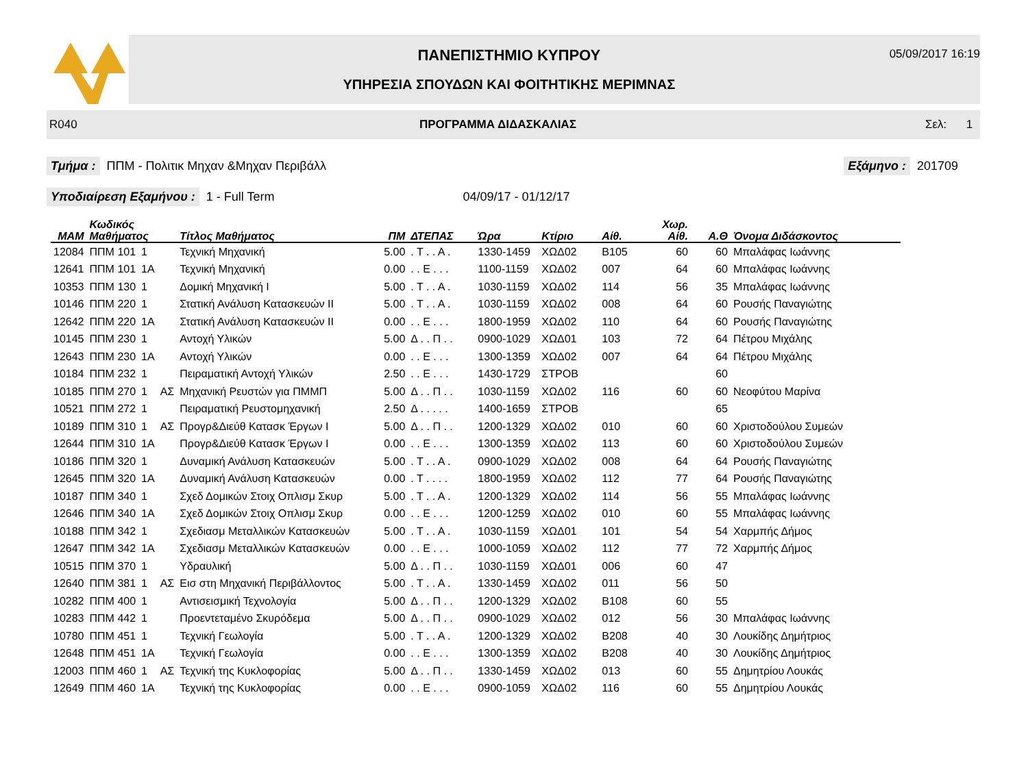ΠΑΝΕΠΙΣΤΗΜΙΟ ΚΥΠΡΟΥ
ΥΠΗΡΕΣΙΑ ΣΠΟΥΔΩΝ ΚΑΙ ΦΟΙΤΗΤΙΚΗΣ ΜΕΡΙΜΝΑΣ
05/09/2017 16:19
R040 ΠΡΟΓΡΑΜΜΑ ΔΙΔΑΣΚΑΛΙΑΣ Σελ: 1
Τμήμα : ΠΠΜ - Πολιτικ Μηχαν &Μηχαν Περιβάλλ Εξάμηνο : 201709
Υποδιαίρεση Εξαμήνου : 1 - Full Term 04/09/17 - 01/12/17
| MAM | Κωδικός Μαθήματος | | | Τίτλος Μαθήματος | ΠΜ | ΔΤΕΠΑΣ | Ώρα | Κτίριο | Αίθ. | Χωρ. Αίθ. | Α.Θ | Όνομα Διδάσκοντος |
| --- | --- | --- | --- | --- | --- | --- | --- | --- | --- | --- | --- | --- |
| 12084 | ΠΠΜ 101 | 1 | | Τεχνική Μηχανική | 5.00 | . Τ . . Α . | 1330-1459 | ΧΩΔ02 | Β105 | 60 | 60 | Μπαλάφας Ιωάννης |
| 12641 | ΠΠΜ 101 | 1Α | | Τεχνική Μηχανική | 0.00 | . . Ε . . . | 1100-1159 | ΧΩΔ02 | 007 | 64 | 60 | Μπαλάφας Ιωάννης |
| 10353 | ΠΠΜ 130 | 1 | | Δομική Μηχανική Ι | 5.00 | . Τ . . Α . | 1030-1159 | ΧΩΔ02 | 114 | 56 | 35 | Μπαλάφας Ιωάννης |
| 10146 | ΠΠΜ 220 | 1 | | Στατική Ανάλυση Κατασκευών ΙΙ | 5.00 | . Τ . . Α . | 1030-1159 | ΧΩΔ02 | 008 | 64 | 60 | Ρουσής Παναγιώτης |
| 12642 | ΠΠΜ 220 | 1Α | | Στατική Ανάλυση Κατασκευών ΙΙ | 0.00 | . . Ε . . . | 1800-1959 | ΧΩΔ02 | 110 | 64 | 60 | Ρουσής Παναγιώτης |
| 10145 | ΠΠΜ 230 | 1 | | Αντοχή Υλικών | 5.00 | Δ . . Π . . | 0900-1029 | ΧΩΔ01 | 103 | 72 | 64 | Πέτρου Μιχάλης |
| 12643 | ΠΠΜ 230 | 1Α | | Αντοχή Υλικών | 0.00 | . . Ε . . . | 1300-1359 | ΧΩΔ02 | 007 | 64 | 64 | Πέτρου Μιχάλης |
| 10184 | ΠΠΜ 232 | 1 | | Πειραματική Αντοχή Υλικών | 2.50 | . . Ε . . . | 1430-1729 | ΣΤΡΟΒ | | | 60 | |
| 10185 | ΠΠΜ 270 | 1 | ΑΣ | Μηχανική Ρευστών για ΠΜΜΠ | 5.00 | Δ . . Π . . | 1030-1159 | ΧΩΔ02 | 116 | 60 | 60 | Νεοφύτου Μαρίνα |
| 10521 | ΠΠΜ 272 | 1 | | Πειραματική Ρευστομηχανική | 2.50 | Δ . . . . . | 1400-1659 | ΣΤΡΟΒ | | | 65 | |
| 10189 | ΠΠΜ 310 | 1 | ΑΣ | Προγρ&Διεύθ Κατασκ Έργων Ι | 5.00 | Δ . . Π . . | 1200-1329 | ΧΩΔ02 | 010 | 60 | 60 | Χριστοδούλου Συμεών |
| 12644 | ΠΠΜ 310 | 1Α | | Προγρ&Διεύθ Κατασκ Έργων Ι | 0.00 | . . Ε . . . | 1300-1359 | ΧΩΔ02 | 113 | 60 | 60 | Χριστοδούλου Συμεών |
| 10186 | ΠΠΜ 320 | 1 | | Δυναμική Ανάλυση Κατασκευών | 5.00 | . Τ . . Α . | 0900-1029 | ΧΩΔ02 | 008 | 64 | 64 | Ρουσής Παναγιώτης |
| 12645 | ΠΠΜ 320 | 1Α | | Δυναμική Ανάλυση Κατασκευών | 0.00 | . Τ . . . . | 1800-1959 | ΧΩΔ02 | 112 | 77 | 64 | Ρουσής Παναγιώτης |
| 10187 | ΠΠΜ 340 | 1 | | Σχεδ Δομικών Στοιχ Οπλισμ Σκυρ | 5.00 | . Τ . . Α . | 1200-1329 | ΧΩΔ02 | 114 | 56 | 55 | Μπαλάφας Ιωάννης |
| 12646 | ΠΠΜ 340 | 1Α | | Σχεδ Δομικών Στοιχ Οπλισμ Σκυρ | 0.00 | . . Ε . . . | 1200-1259 | ΧΩΔ02 | 010 | 60 | 55 | Μπαλάφας Ιωάννης |
| 10188 | ΠΠΜ 342 | 1 | | Σχεδιασμ Μεταλλικών Κατασκευών | 5.00 | . Τ . . Α . | 1030-1159 | ΧΩΔ01 | 101 | 54 | 54 | Χαρμπής Δήμος |
| 12647 | ΠΠΜ 342 | 1Α | | Σχεδιασμ Μεταλλικών Κατασκευών | 0.00 | . . Ε . . . | 1000-1059 | ΧΩΔ02 | 112 | 77 | 72 | Χαρμπής Δήμος |
| 10515 | ΠΠΜ 370 | 1 | | Υδραυλική | 5.00 | Δ . . Π . . | 1030-1159 | ΧΩΔ01 | 006 | 60 | 47 | |
| 12640 | ΠΠΜ 381 | 1 | ΑΣ | Εισ στη Μηχανική Περιβάλλοντος | 5.00 | . Τ . . Α . | 1330-1459 | ΧΩΔ02 | 011 | 56 | 50 | |
| 10282 | ΠΠΜ 400 | 1 | | Αντισεισμική Τεχνολογία | 5.00 | Δ . . Π . . | 1200-1329 | ΧΩΔ02 | Β108 | 60 | 55 | |
| 10283 | ΠΠΜ 442 | 1 | | Προεντεταμένο Σκυρόδεμα | 5.00 | Δ . . Π . . | 0900-1029 | ΧΩΔ02 | 012 | 56 | 30 | Μπαλάφας Ιωάννης |
| 10780 | ΠΠΜ 451 | 1 | | Τεχνική Γεωλογία | 5.00 | . Τ . . Α . | 1200-1329 | ΧΩΔ02 | Β208 | 40 | 30 | Λουκίδης Δημήτριος |
| 12648 | ΠΠΜ 451 | 1Α | | Τεχνική Γεωλογία | 0.00 | . . Ε . . . | 1300-1359 | ΧΩΔ02 | Β208 | 40 | 30 | Λουκίδης Δημήτριος |
| 12003 | ΠΠΜ 460 | 1 | ΑΣ | Τεχνική της Κυκλοφορίας | 5.00 | Δ . . Π . . | 1330-1459 | ΧΩΔ02 | 013 | 60 | 55 | Δημητρίου Λουκάς |
| 12649 | ΠΠΜ 460 | 1Α | | Τεχνική της Κυκλοφορίας | 0.00 | . . Ε . . . | 0900-1059 | ΧΩΔ02 | 116 | 60 | 55 | Δημητρίου Λουκάς |